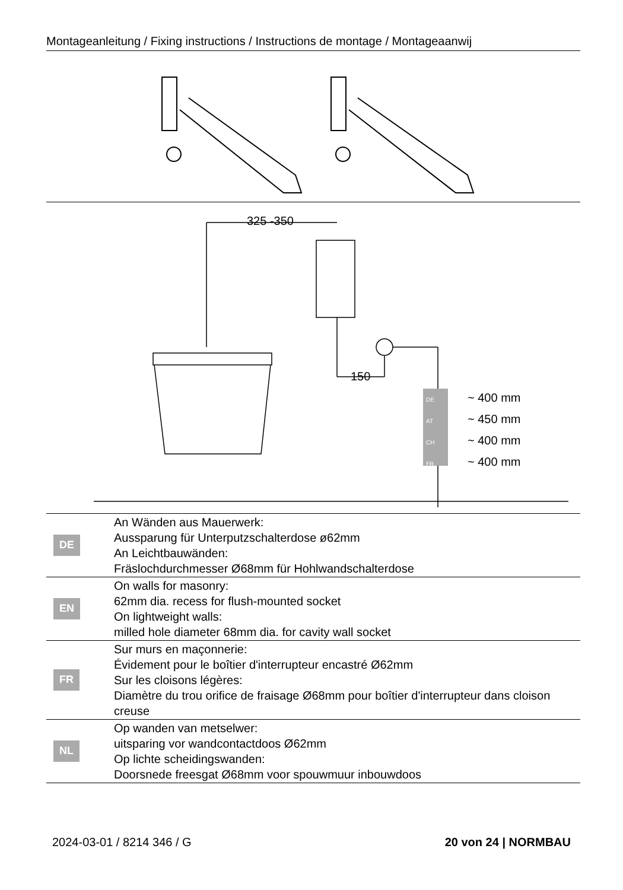Montageanleitung / Fixing instructions / Instructions de montage / Montageaanwij
325 -350
150
DE
AT
CH
FR
~ 400 mm
~ 450 mm
~ 400 mm
~ 400 mm
| DE | An Wänden aus Mauerwerk: Aussparung für Unterputzschalterdose ø62mm An Leichtbauwänden: Fräslochdurchmesser Ø68mm für Hohlwandschalterdose |
| EN | On walls for masonry: 62mm dia. recess for flush-mounted socket On lightweight walls: milled hole diameter 68mm dia. for cavity wall socket |
| FR | Sur murs en maçonnerie: Évidement pour le boîtier d'interrupteur encastré Ø62mm Sur les cloisons légères: Diamètre du trou orifice de fraisage Ø68mm pour boîtier d'interrupteur dans cloison creuse |
| NL | Op wanden van metselwer: uitsparing vor wandcontactdoos Ø62mm Op lichte scheidingswanden: Doorsnede freesgat Ø68mm voor spouwmuur inbouwdoos |
2024-03-01 / 8214 346 / G 20 von 24 | NORMBAU